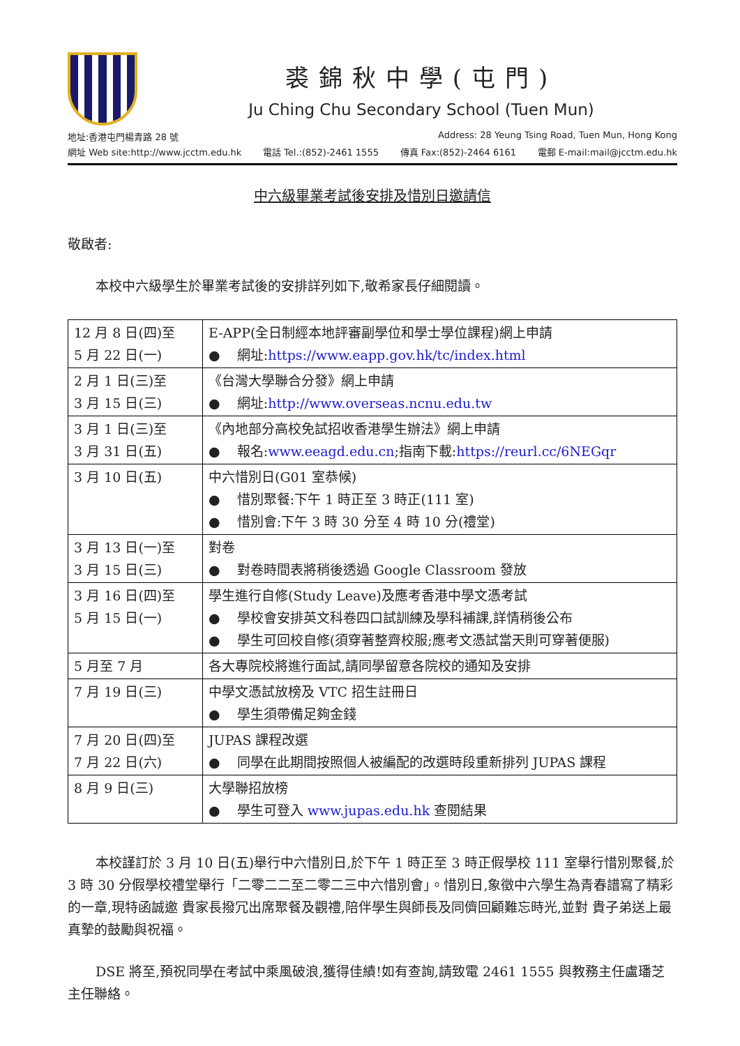裘錦秋中學(屯門)
Ju Ching Chu Secondary School (Tuen Mun)
地址:香港屯門楊青路 28 號 Address: 28 Yeung Tsing Road, Tuen Mun, Hong Kong
網址 Web site:http://www.jcctm.edu.hk 電話 Tel.:(852)-2461 1555 傳真 Fax:(852)-2464 6161 電郵 E-mail:mail@jcctm.edu.hk
中六級畢業考試後安排及惜別日邀請信
敬啟者:
本校中六級學生於畢業考試後的安排詳列如下,敬希家長仔細閱讀。
| 12 月 8 日(四)至 5 月 22 日(一) | E-APP(全日制經本地評審副學位和學士學位課程)網上申請 ● 網址: https://www.eapp.gov.hk/tc/index.html |
| 2 月 1 日(三)至 3 月 15 日(三) | 《台灣大學聯合分發》網上申請 ● 網址: http://www.overseas.ncnu.edu.tw |
| 3 月 1 日(三)至 3 月 31 日(五) | 《內地部分高校免試招收香港學生辦法》網上申請 ● 報名: www.eeagd.edu.cn ;指南下載: https://reurl.cc/6NEGqr |
| 3 月 10 日(五) | 中六惜別日(G01 室恭候) ● 惜別聚餐:下午 1 時正至 3 時正(111 室) ● 惜別會:下午 3 時 30 分至 4 時 10 分(禮堂) |
| 3 月 13 日(一)至 3 月 15 日(三) | 對卷 ● 對卷時間表將稍後透過 Google Classroom 發放 |
| 3 月 16 日(四)至 5 月 15 日(一) | 學生進行自修(Study Leave)及應考香港中學文憑考試 ● 學校會安排英文科卷四口試訓練及學科補課,詳情稍後公布 ● 學生可回校自修(須穿著整齊校服;應考文憑試當天則可穿著便服) |
| 5 月至 7 月 | 各大專院校將進行面試,請同學留意各院校的通知及安排 |
| 7 月 19 日(三) | 中學文憑試放榜及 VTC 招生註冊日 ● 學生須帶備足夠金錢 |
| 7 月 20 日(四)至 7 月 22 日(六) | JUPAS 課程改選 ● 同學在此期間按照個人被編配的改選時段重新排列 JUPAS 課程 |
| 8 月 9 日(三) | 大學聯招放榜 ● 學生可登入 www.jupas.edu.hk 查閱結果 |
本校謹訂於 3 月 10 日(五)舉行中六惜別日,於下午 1 時正至 3 時正假學校 111 室舉行惜別聚餐,於 3 時 30 分假學校禮堂舉行「二零二二至二零二三中六惜別會」。惜別日,象徵中六學生為青春譜寫了精彩的一章,現特函誠邀 貴家長撥冗出席聚餐及觀禮,陪伴學生與師長及同儕回顧難忘時光,並對 貴子弟送上最真摯的鼓勵與祝福。
DSE 將至,預祝同學在考試中乘風破浪,獲得佳績!如有查詢,請致電 2461 1555 與教務主任盧璠芝主任聯絡。